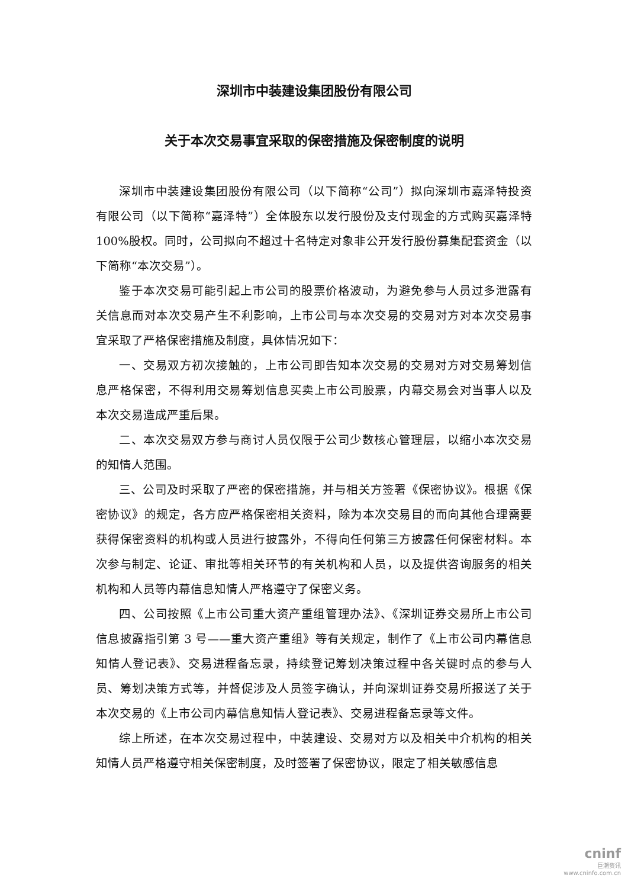深圳市中装建设集团股份有限公司
关于本次交易事宜采取的保密措施及保密制度的说明
深圳市中装建设集团股份有限公司（以下简称“公司”）拟向深圳市嘉泽特投资有限公司（以下简称“嘉泽特”）全体股东以发行股份及支付现金的方式购买嘉泽特 100%股权。同时，公司拟向不超过十名特定对象非公开发行股份募集配套资金（以下简称“本次交易”）。
鉴于本次交易可能引起上市公司的股票价格波动，为避免参与人员过多泄露有关信息而对本次交易产生不利影响，上市公司与本次交易的交易对方对本次交易事宜采取了严格保密措施及制度，具体情况如下：
一、交易双方初次接触的，上市公司即告知本次交易的交易对方对交易筹划信息严格保密，不得利用交易筹划信息买卖上市公司股票，内幕交易会对当事人以及本次交易造成严重后果。
二、本次交易双方参与商讨人员仅限于公司少数核心管理层，以缩小本次交易的知情人范围。
三、公司及时采取了严密的保密措施，并与相关方签署《保密协议》。根据《保密协议》的规定，各方应严格保密相关资料，除为本次交易目的而向其他合理需要获得保密资料的机构或人员进行披露外，不得向任何第三方披露任何保密材料。本次参与制定、论证、审批等相关环节的有关机构和人员，以及提供咨询服务的相关机构和人员等内幕信息知情人严格遵守了保密义务。
四、公司按照《上市公司重大资产重组管理办法》、《深圳证券交易所上市公司信息披露指引第 3 号——重大资产重组》等有关规定，制作了《上市公司内幕信息知情人登记表》、交易进程备忘录，持续登记筹划决策过程中各关键时点的参与人员、筹划决策方式等，并督促涉及人员签字确认，并向深圳证券交易所报送了关于本次交易的《上市公司内幕信息知情人登记表》、交易进程备忘录等文件。
综上所述，在本次交易过程中，中装建设、交易对方以及相关中介机构的相关知情人员严格遵守相关保密制度，及时签署了保密协议，限定了相关敏感信息
cninf
巨潮资讯
www.cninfo.com.cn